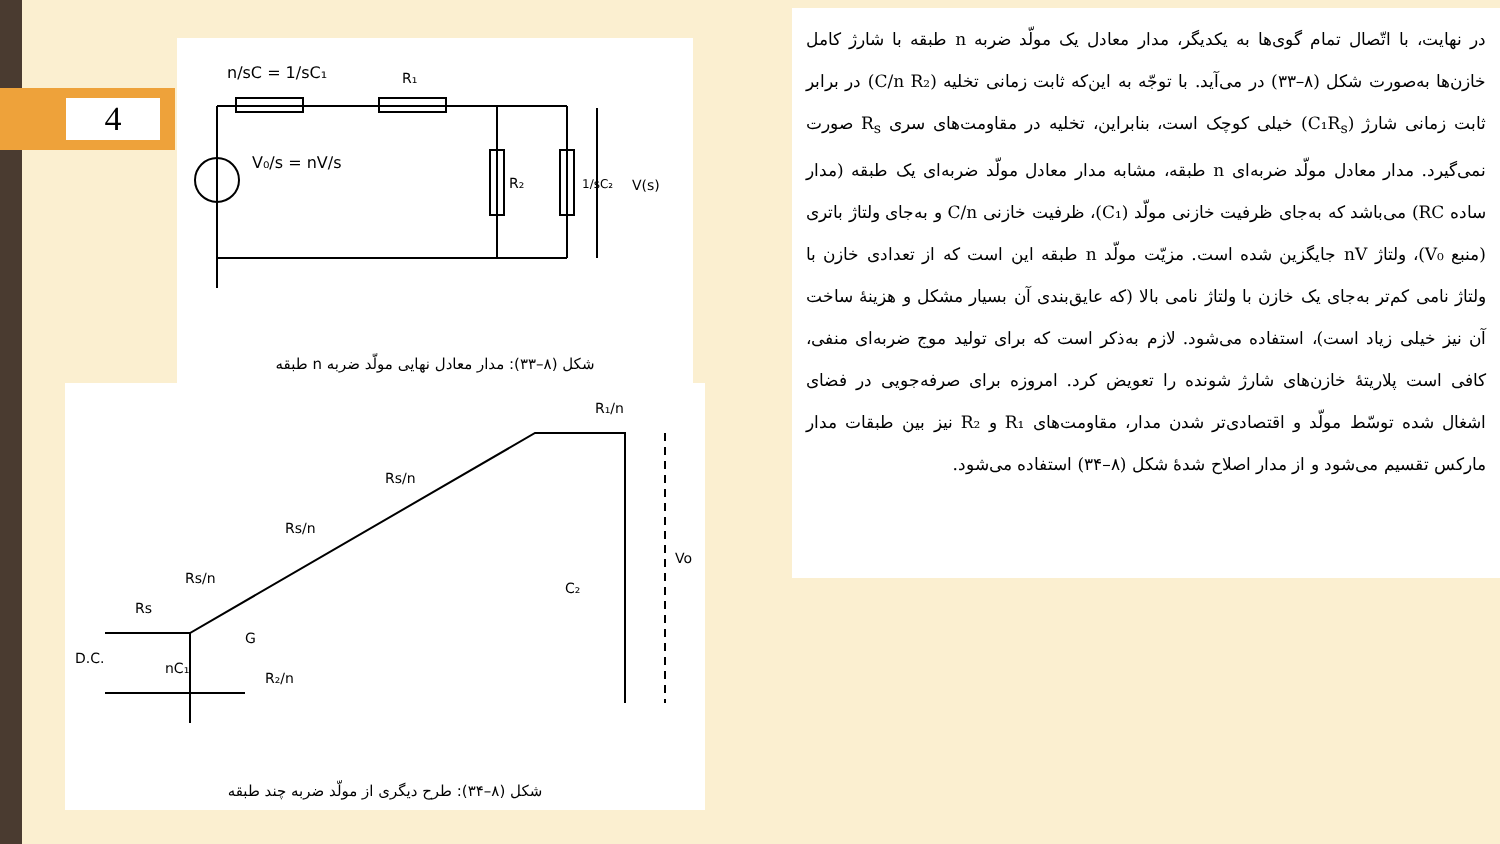4
n/sC = 1/sC₁
R₁
V₀/s = nV/s
R₂
1/sC₂
V(s)
شکل (۸–۳۳): مدار معادل نهایی مولّد ضربه n طبقه
D.C.
Rs
Rs/n
Rs/n
Rs/n
R₁/n
nC₁
R₂/n
C₂
Vo
G
شکل (۸–۳۴): طرح دیگری از مولّد ضربه چند طبقه
در نهایت، با اتّصال تمام گوی‌ها به یکدیگر، مدار معادل یک مولّد ضربه n طبقه با شارژ کامل خازن‌ها به‌صورت شکل (۸–۳۳) در می‌آید. با توجّه به این‌که ثابت زمانی تخلیه (C/n R₂) در برابر ثابت زمانی شارژ (C₁R<sub>s</sub>) خیلی کوچک است، بنابراین، تخلیه در مقاومت‌های سری R<sub>s</sub> صورت نمی‌گیرد. مدار معادل مولّد ضربه‌ای n طبقه، مشابه مدار معادل مولّد ضربه‌ای یک طبقه (مدار ساده RC) می‌باشد که به‌جای ظرفیت خازنی مولّد (C₁)، ظرفیت خازنی C/n و به‌جای ولتاژ باتری (منبع V₀)، ولتاژ nV جایگزین شده است. مزیّت مولّد n طبقه این است که از تعدادی خازن با ولتاژ نامی کم‌تر به‌جای یک خازن با ولتاژ نامی بالا (که عایق‌بندی آن بسیار مشکل و هزینهٔ ساخت آن نیز خیلی زیاد است)، استفاده می‌شود. لازم به‌ذکر است که برای تولید موج ضربه‌ای منفی، کافی است پلاریتهٔ خازن‌های شارژ شونده را تعویض کرد. امروزه برای صرفه‌جویی در فضای اشغال شده توسّط مولّد و اقتصادی‌تر شدن مدار، مقاومت‌های R₁ و R₂ نیز بین طبقات مدار مارکس تقسیم می‌شود و از مدار اصلاح شدهٔ شکل (۸–۳۴) استفاده می‌شود.